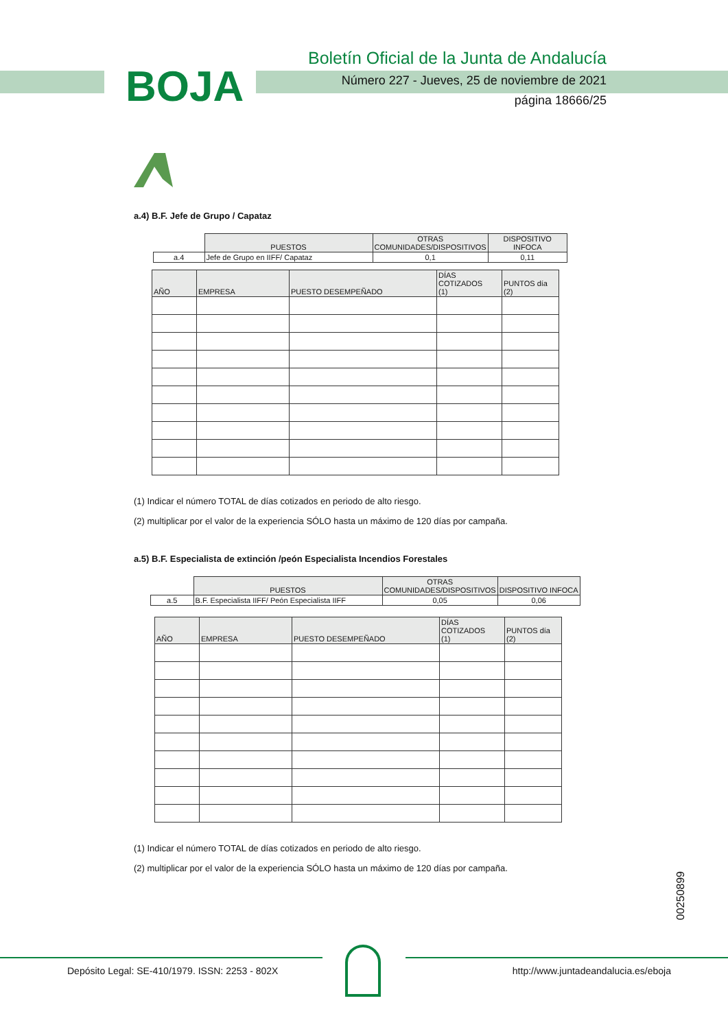BOJA
Boletín Oficial de la Junta de Andalucía
Número 227 - Jueves, 25 de noviembre de 2021
página 18666/25
a.4) B.F. Jefe de Grupo / Capataz
| | PUESTOS | OTRAS COMUNIDADES/DISPOSITIVOS | DISPOSITIVO INFOCA |
| a.4 | Jefe de Grupo en IIFF/ Capataz | 0,1 | 0,11 |
| AÑO | EMPRESA | PUESTO DESEMPEÑADO | DÍAS COTIZADOS (1) | PUNTOS día (2) |
| --- | --- | --- | --- | --- |
(1) Indicar el número TOTAL de días cotizados en periodo de alto riesgo.
(2) multiplicar por el valor de la experiencia SÓLO hasta un máximo de 120 días por campaña.
a.5) B.F. Especialista de extinción /peón Especialista Incendios Forestales
| | PUESTOS | OTRAS COMUNIDADES/DISPOSITIVOS | DISPOSITIVO INFOCA |
| a.5 | B.F. Especialista IIFF/ Peón Especialista IIFF | 0,05 | 0,06 |
| AÑO | EMPRESA | PUESTO DESEMPEÑADO | DÍAS COTIZADOS (1) | PUNTOS día (2) |
| --- | --- | --- | --- | --- |
(1) Indicar el número TOTAL de días cotizados en periodo de alto riesgo.
(2) multiplicar por el valor de la experiencia SÓLO hasta un máximo de 120 días por campaña.
00250899
Depósito Legal: SE-410/1979. ISSN: 2253 - 802X http://www.juntadeandalucia.es/eboja